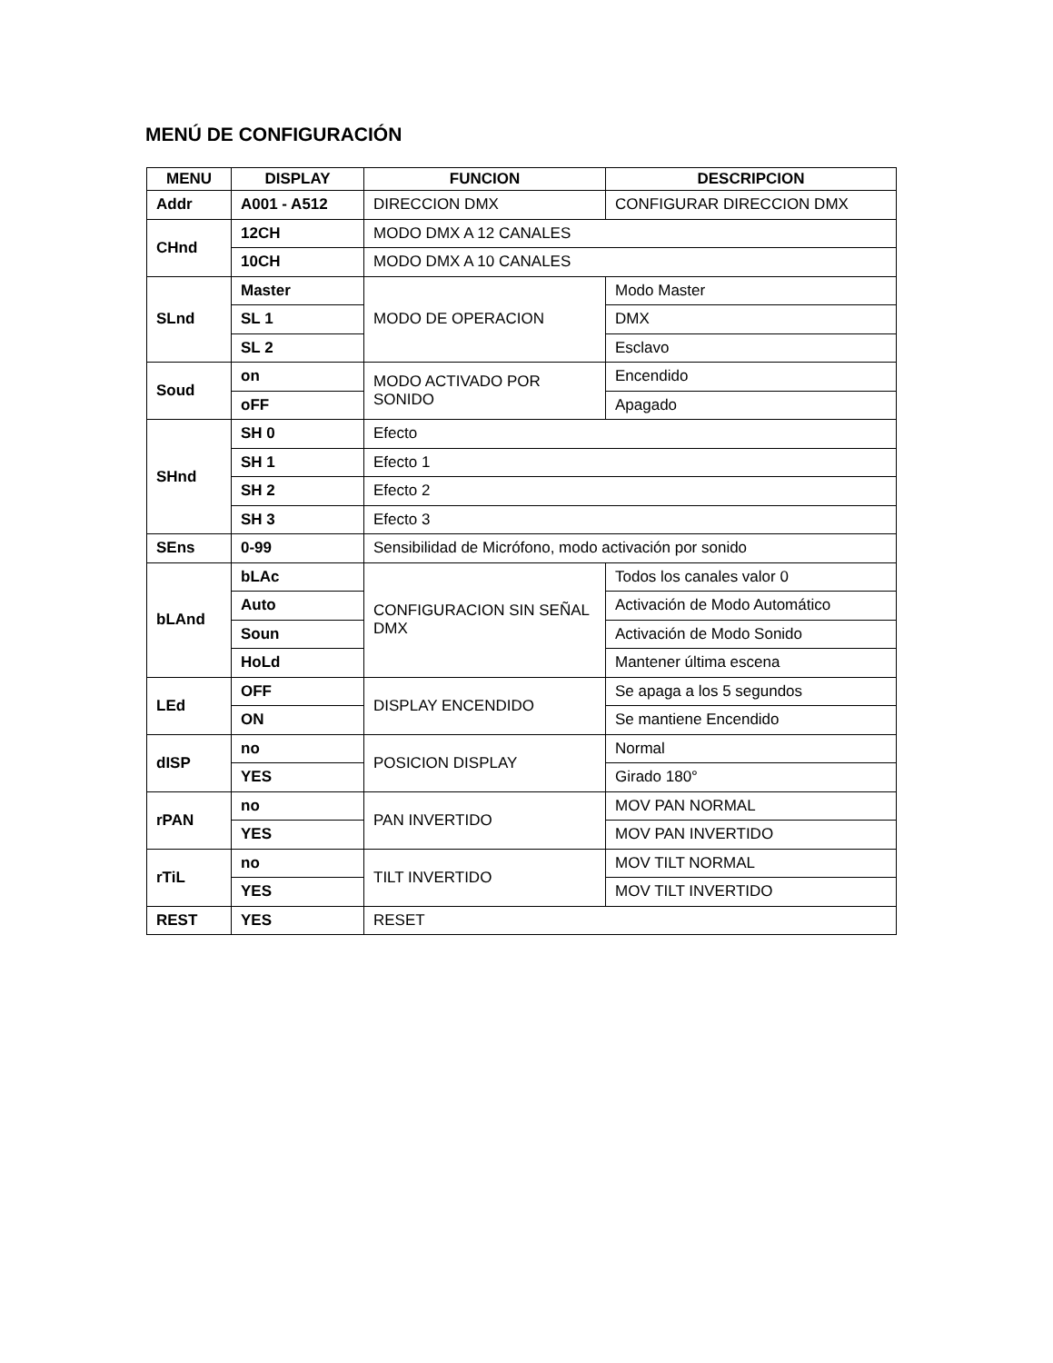MENÚ DE CONFIGURACIÓN
| MENU | DISPLAY | FUNCION | DESCRIPCION |
| --- | --- | --- | --- |
| Addr | A001 - A512 | DIRECCION DMX | CONFIGURAR DIRECCION DMX |
| CHnd | 12CH | MODO DMX A 12 CANALES | |
| | 10CH | MODO DMX A 10 CANALES | |
| SLnd | Master | MODO DE OPERACION | Modo Master |
| | SL 1 | | DMX |
| | SL 2 | | Esclavo |
| Soud | on | MODO ACTIVADO POR SONIDO | Encendido |
| | oFF | | Apagado |
| SHnd | SH 0 | Efecto | |
| | SH 1 | Efecto 1 | |
| | SH 2 | Efecto 2 | |
| | SH 3 | Efecto 3 | |
| SEns | 0-99 | Sensibilidad de Micrófono, modo activación por sonido | |
| bLAnd | bLAc | CONFIGURACION SIN SEÑAL DMX | Todos los canales valor 0 |
| | Auto | | Activación de Modo Automático |
| | Soun | | Activación de Modo Sonido |
| | HoLd | | Mantener última escena |
| LEd | OFF | DISPLAY ENCENDIDO | Se apaga a los 5 segundos |
| | ON | | Se mantiene Encendido |
| dISP | no | POSICION DISPLAY | Normal |
| | YES | | Girado 180° |
| rPAN | no | PAN INVERTIDO | MOV PAN NORMAL |
| | YES | | MOV PAN INVERTIDO |
| rTiL | no | TILT INVERTIDO | MOV TILT NORMAL |
| | YES | | MOV TILT INVERTIDO |
| REST | YES | RESET | |